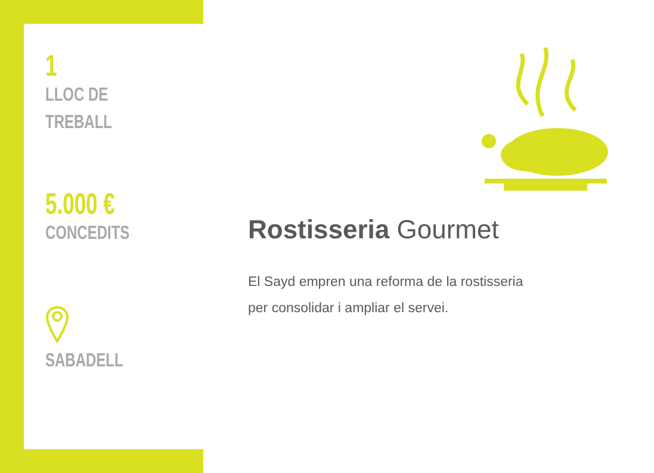1
LLOC DE
TREBALL
5.000 €
CONCEDITS
SABADELL
Rostisseria Gourmet
El Sayd empren una reforma de la rostisseria
per consolidar i ampliar el servei.